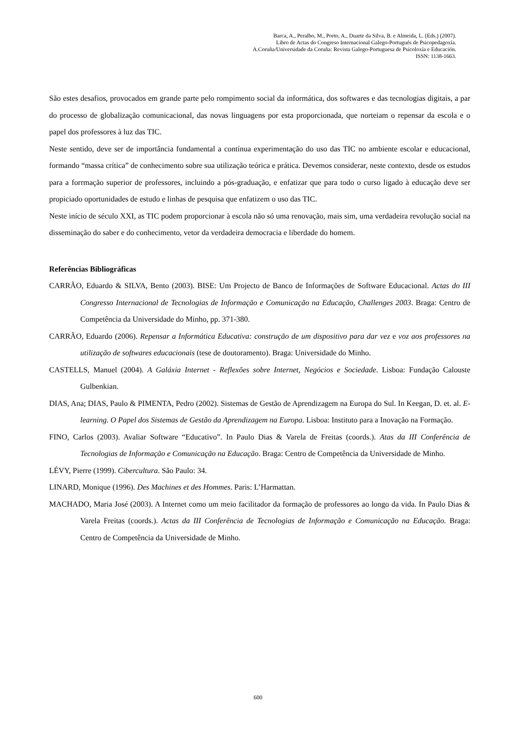Barca, A., Peralbo, M., Porto, A., Duarte da Silva, B. e Almeida, L. (Eds.) (2007).
Libro de Actas do Congreso Internacional Galego-Portugués de Psicopedagoxía.
A.Coruña/Universidade da Coruña: Revista Galego-Portuguesa de Psicoloxía e Educación.
ISSN: 1138-1663.
São estes desafios, provocados em grande parte pelo rompimento social da informática, dos softwares e das tecnologias digitais, a par do processo de globalização comunicacional, das novas linguagens por esta proporcionada, que norteiam o repensar da escola e o papel dos professores à luz das TIC.
Neste sentido, deve ser de importância fundamental a contínua experimentação do uso das TIC no ambiente escolar e educacional, formando “massa crítica” de conhecimento sobre sua utilização teórica e prática. Devemos considerar, neste contexto, desde os estudos para a forrmação superior de professores, incluindo a pós-graduação, e enfatizar que para todo o curso ligado à educação deve ser propiciado oportunidades de estudo e linhas de pesquisa que enfatizem o uso das TIC.
Neste início de século XXI, as TIC podem proporcionar à escola não só uma renovação, mais sim, uma verdadeira revolução social na disseminação do saber e do conhecimento, vetor da verdadeira democracia e liberdade do homem.
Referências Bibliográficas
CARRÃO, Eduardo & SILVA, Bento (2003). BISE: Um Projecto de Banco de Informações de Software Educacional. Actas do III Congresso Internacional de Tecnologias de Informação e Comunicação na Educação, Challenges 2003. Braga: Centro de Competência da Universidade do Minho, pp. 371-380.
CARRÃO, Eduardo (2006). Repensar a Informática Educativa: construção de um dispositivo para dar vez e voz aos professores na utilização de softwares educacionais (tese de doutoramento). Braga: Universidade do Minho.
CASTELLS, Manuel (2004). A Galáxia Internet - Reflexões sobre Internet, Negócios e Sociedade. Lisboa: Fundação Calouste Gulbenkian.
DIAS, Ana; DIAS, Paulo & PIMENTA, Pedro (2002). Sistemas de Gestão de Aprendizagem na Europa do Sul. In Keegan, D. et. al. E-learning. O Papel dos Sistemas de Gestão da Aprendizagem na Europa. Lisboa: Instituto para a Inovação na Formação.
FINO, Carlos (2003). Avaliar Software “Educativo”. In Paulo Dias & Varela de Freitas (coords.). Atas da III Conferência de Tecnologias de Informação e Comunicação na Educação. Braga: Centro de Competência da Universidade de Minho.
LÉVY, Pierre (1999). Cibercultura. São Paulo: 34.
LINARD, Monique (1996). Des Machines et des Hommes. Paris: L’Harmattan.
MACHADO, Maria José (2003). A Internet como um meio facilitador da formação de professores ao longo da vida. In Paulo Dias & Varela Freitas (coords.). Actas da III Conferência de Tecnologias de Informação e Comunicação na Educação. Braga: Centro de Competência da Universidade de Minho.
600